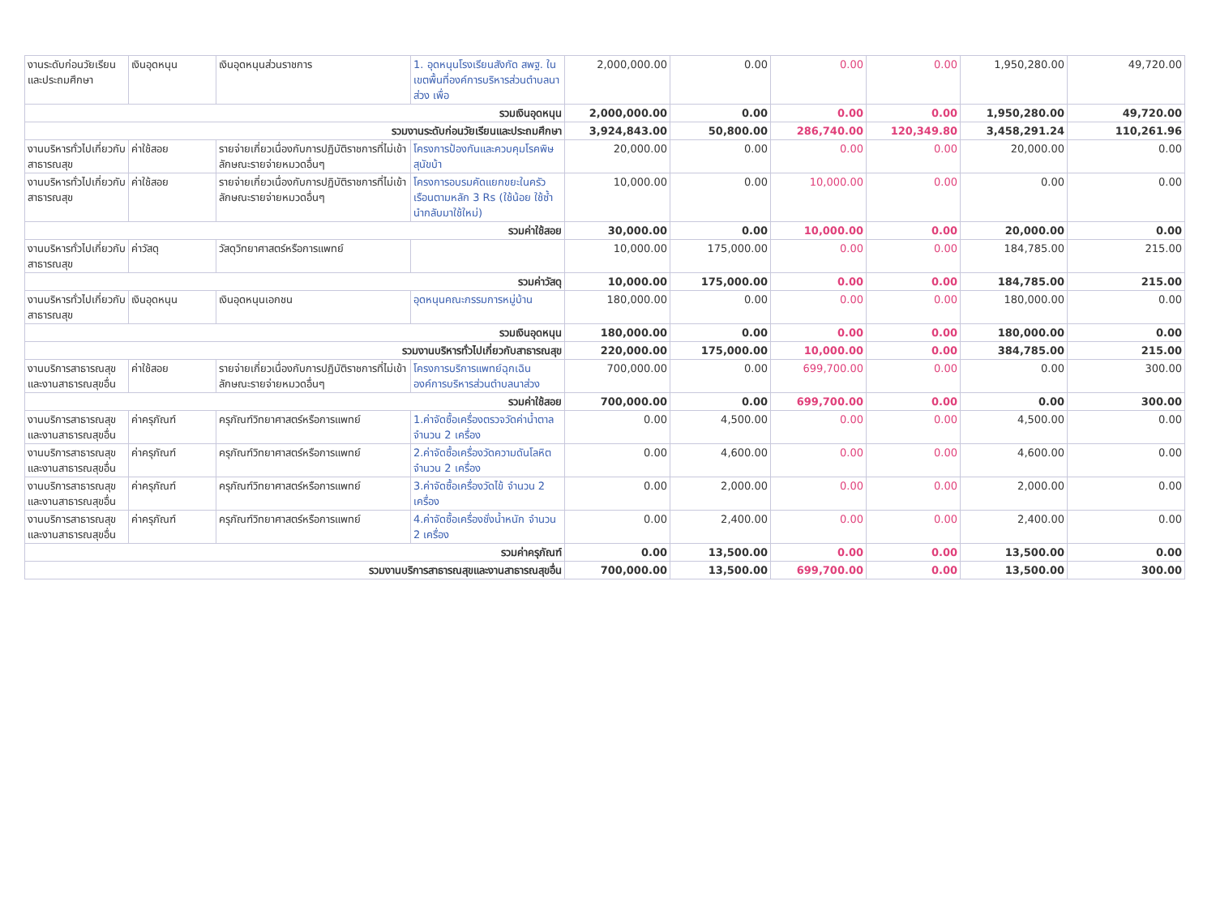| งานระดับก่อนวัยเรียนและประถมศึกษา | เงินอุดหนุน | เงินอุดหนุนส่วนราชการ | 1. อุดหนุนโรงเรียนสังกัด สพฐ. ในเขตพื้นที่องค์การบริหารส่วนตำบลนาส่วง เพื่อ | 2,000,000.00 | 0.00 | 0.00 | 0.00 | 1,950,280.00 | 49,720.00 |
| รวมเงินอุดหนุน | | | | 2,000,000.00 | 0.00 | 0.00 | 0.00 | 1,950,280.00 | 49,720.00 |
| รวมงานระดับก่อนวัยเรียนและประถมศึกษา | | | | 3,924,843.00 | 50,800.00 | 286,740.00 | 120,349.80 | 3,458,291.24 | 110,261.96 |
| งานบริหารทั่วไปเกี่ยวกับสาธารณสุข | ค่าใช้สอย | รายจ่ายเกี่ยวเนื่องกับการปฏิบัติราชการที่ไม่เข้าลักษณะรายจ่ายหมวดอื่นๆ | โครงการป้องกันและควบคุมโรคพิษสุนัขบ้า | 20,000.00 | 0.00 | 0.00 | 0.00 | 20,000.00 | 0.00 |
| งานบริหารทั่วไปเกี่ยวกับสาธารณสุข | ค่าใช้สอย | รายจ่ายเกี่ยวเนื่องกับการปฏิบัติราชการที่ไม่เข้าลักษณะรายจ่ายหมวดอื่นๆ | โครงการอบรมคัดแยกขยะในครัวเรือนตามหลัก 3 Rs (ใช้น้อย ใช้ซ้ำนำกลับมาใช้ใหม่) | 10,000.00 | 0.00 | 10,000.00 | 0.00 | 0.00 | 0.00 |
| รวมค่าใช้สอย | | | | 30,000.00 | 0.00 | 10,000.00 | 0.00 | 20,000.00 | 0.00 |
| งานบริหารทั่วไปเกี่ยวกับสาธารณสุข | ค่าวัสดุ | วัสดุวิทยาศาสตร์หรือการแพทย์ | | 10,000.00 | 175,000.00 | 0.00 | 0.00 | 184,785.00 | 215.00 |
| รวมค่าวัสดุ | | | | 10,000.00 | 175,000.00 | 0.00 | 0.00 | 184,785.00 | 215.00 |
| งานบริหารทั่วไปเกี่ยวกับสาธารณสุข | เงินอุดหนุน | เงินอุดหนุนเอกชน | อุดหนุนคณะกรรมการหมู่บ้าน | 180,000.00 | 0.00 | 0.00 | 0.00 | 180,000.00 | 0.00 |
| รวมเงินอุดหนุน | | | | 180,000.00 | 0.00 | 0.00 | 0.00 | 180,000.00 | 0.00 |
| รวมงานบริหารทั่วไปเกี่ยวกับสาธารณสุข | | | | 220,000.00 | 175,000.00 | 10,000.00 | 0.00 | 384,785.00 | 215.00 |
| งานบริการสาธารณสุขและงานสาธารณสุขอื่น | ค่าใช้สอย | รายจ่ายเกี่ยวเนื่องกับการปฏิบัติราชการที่ไม่เข้าลักษณะรายจ่ายหมวดอื่นๆ | โครงการบริการแพทย์ฉุกเฉินองค์การบริหารส่วนตำบลนาส่วง | 700,000.00 | 0.00 | 699,700.00 | 0.00 | 0.00 | 300.00 |
| รวมค่าใช้สอย | | | | 700,000.00 | 0.00 | 699,700.00 | 0.00 | 0.00 | 300.00 |
| งานบริการสาธารณสุขและงานสาธารณสุขอื่น | ค่าครุภัณฑ์ | ครุภัณฑ์วิทยาศาสตร์หรือการแพทย์ | 1.ค่าจัดซื้อเครื่องตรวจวัดค่าน้ำตาล จำนวน 2 เครื่อง | 0.00 | 4,500.00 | 0.00 | 0.00 | 4,500.00 | 0.00 |
| งานบริการสาธารณสุขและงานสาธารณสุขอื่น | ค่าครุภัณฑ์ | ครุภัณฑ์วิทยาศาสตร์หรือการแพทย์ | 2.ค่าจัดซื้อเครื่องวัดความดันโลหิต จำนวน 2 เครื่อง | 0.00 | 4,600.00 | 0.00 | 0.00 | 4,600.00 | 0.00 |
| งานบริการสาธารณสุขและงานสาธารณสุขอื่น | ค่าครุภัณฑ์ | ครุภัณฑ์วิทยาศาสตร์หรือการแพทย์ | 3.ค่าจัดซื้อเครื่องวัดไข้ จำนวน 2 เครื่อง | 0.00 | 2,000.00 | 0.00 | 0.00 | 2,000.00 | 0.00 |
| งานบริการสาธารณสุขและงานสาธารณสุขอื่น | ค่าครุภัณฑ์ | ครุภัณฑ์วิทยาศาสตร์หรือการแพทย์ | 4.ค่าจัดซื้อเครื่องชั่งน้ำหนัก จำนวน 2 เครื่อง | 0.00 | 2,400.00 | 0.00 | 0.00 | 2,400.00 | 0.00 |
| รวมค่าครุภัณฑ์ | | | | 0.00 | 13,500.00 | 0.00 | 0.00 | 13,500.00 | 0.00 |
| รวมงานบริการสาธารณสุขและงานสาธารณสุขอื่น | | | | 700,000.00 | 13,500.00 | 699,700.00 | 0.00 | 13,500.00 | 300.00 |